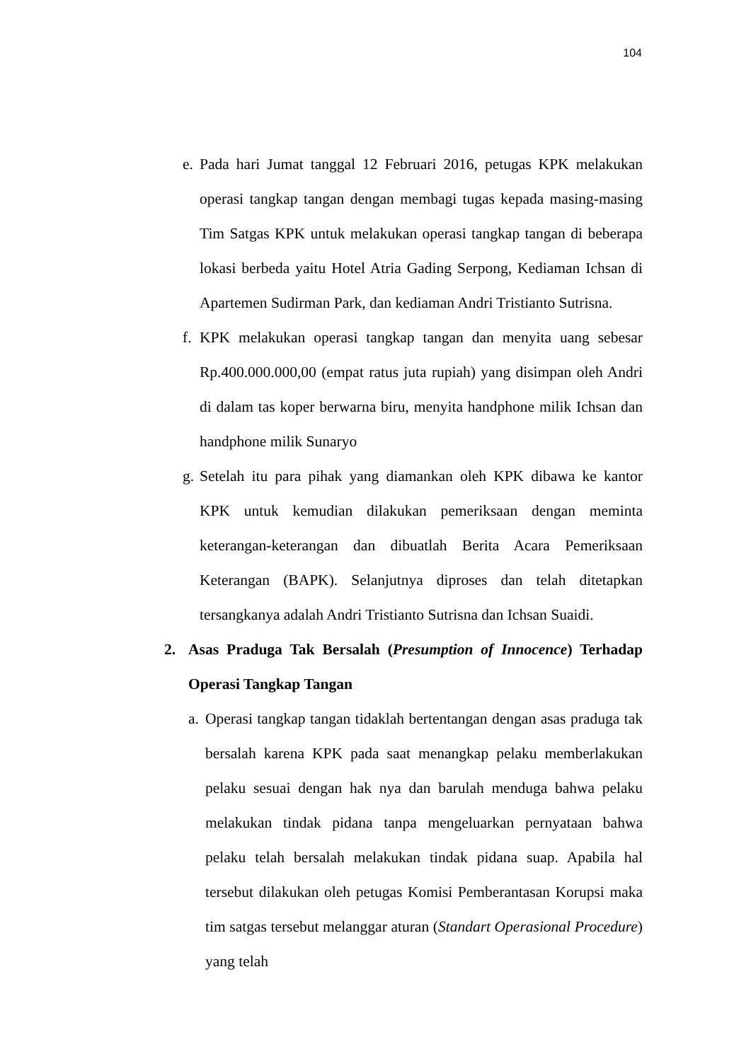104
e. Pada hari Jumat tanggal 12 Februari 2016, petugas KPK melakukan operasi tangkap tangan dengan membagi tugas kepada masing-masing Tim Satgas KPK untuk melakukan operasi tangkap tangan di beberapa lokasi berbeda yaitu Hotel Atria Gading Serpong, Kediaman Ichsan di Apartemen Sudirman Park, dan kediaman Andri Tristianto Sutrisna.
f. KPK melakukan operasi tangkap tangan dan menyita uang sebesar Rp.400.000.000,00 (empat ratus juta rupiah) yang disimpan oleh Andri di dalam tas koper berwarna biru, menyita handphone milik Ichsan dan handphone milik Sunaryo
g. Setelah itu para pihak yang diamankan oleh KPK dibawa ke kantor KPK untuk kemudian dilakukan pemeriksaan dengan meminta keterangan-keterangan dan dibuatlah Berita Acara Pemeriksaan Keterangan (BAPK). Selanjutnya diproses dan telah ditetapkan tersangkanya adalah Andri Tristianto Sutrisna dan Ichsan Suaidi.
2. Asas Praduga Tak Bersalah (Presumption of Innocence) Terhadap Operasi Tangkap Tangan
a. Operasi tangkap tangan tidaklah bertentangan dengan asas praduga tak bersalah karena KPK pada saat menangkap pelaku memberlakukan pelaku sesuai dengan hak nya dan barulah menduga bahwa pelaku melakukan tindak pidana tanpa mengeluarkan pernyataan bahwa pelaku telah bersalah melakukan tindak pidana suap. Apabila hal tersebut dilakukan oleh petugas Komisi Pemberantasan Korupsi maka tim satgas tersebut melanggar aturan (Standart Operasional Procedure) yang telah